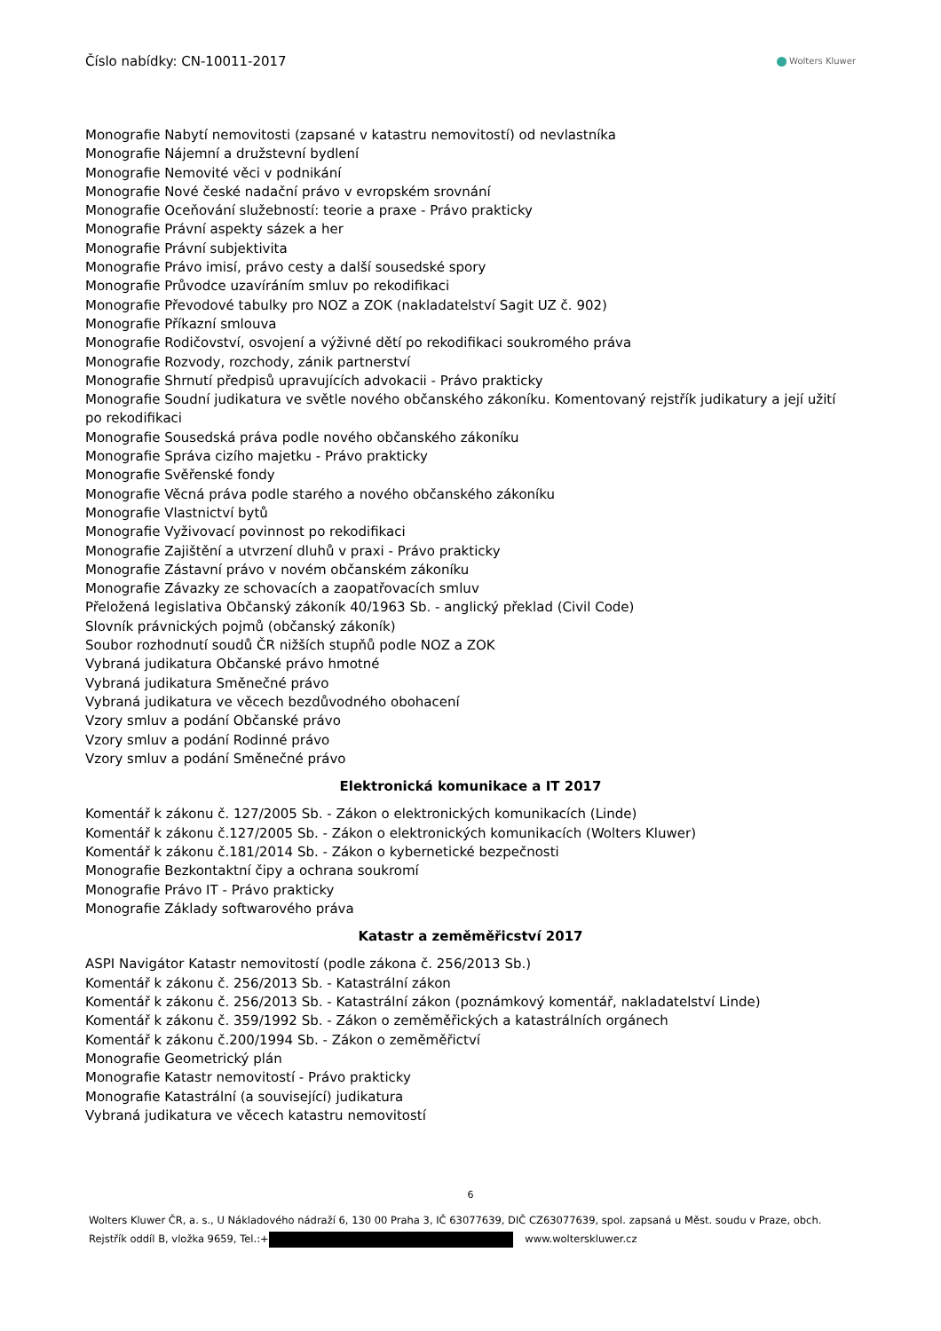Číslo nabídky: CN-10011-2017
Wolters Kluwer
Monografie Nabytí nemovitosti (zapsané v katastru nemovitostí) od nevlastníka
Monografie Nájemní a družstevní bydlení
Monografie Nemovité věci v podnikání
Monografie Nové české nadační právo v evropském srovnání
Monografie Oceňování služebností: teorie a praxe - Právo prakticky
Monografie Právní aspekty sázek a her
Monografie Právní subjektivita
Monografie Právo imisí, právo cesty a další sousedské spory
Monografie Průvodce uzavíráním smluv po rekodifikaci
Monografie Převodové tabulky pro NOZ a ZOK (nakladatelství Sagit UZ č. 902)
Monografie Příkazní smlouva
Monografie Rodičovství, osvojení a výživné dětí po rekodifikaci soukromého práva
Monografie Rozvody, rozchody, zánik partnerství
Monografie Shrnutí předpisů upravujících advokacii - Právo prakticky
Monografie Soudní judikatura ve světle nového občanského zákoníku. Komentovaný rejstřík judikatury a její užití po rekodifikaci
Monografie Sousedská práva podle nového občanského zákoníku
Monografie Správa cizího majetku - Právo prakticky
Monografie Svěřenské fondy
Monografie Věcná práva podle starého a nového občanského zákoníku
Monografie Vlastnictví bytů
Monografie Vyživovací povinnost po rekodifikaci
Monografie Zajištění a utvrzení dluhů v praxi - Právo prakticky
Monografie Zástavní právo v novém občanském zákoníku
Monografie Závazky ze schovacích a zaopatřovacích smluv
Přeložená legislativa Občanský zákoník 40/1963 Sb. - anglický překlad (Civil Code)
Slovník právnických pojmů (občanský zákoník)
Soubor rozhodnutí soudů ČR nižších stupňů podle NOZ a ZOK
Vybraná judikatura Občanské právo hmotné
Vybraná judikatura Směnečné právo
Vybraná judikatura ve věcech bezdůvodného obohacení
Vzory smluv a podání Občanské právo
Vzory smluv a podání Rodinné právo
Vzory smluv a podání Směnečné právo
Elektronická komunikace a IT 2017
Komentář k zákonu č. 127/2005 Sb. - Zákon o elektronických komunikacích (Linde)
Komentář k zákonu č.127/2005 Sb. - Zákon o elektronických komunikacích (Wolters Kluwer)
Komentář k zákonu č.181/2014 Sb. - Zákon o kybernetické bezpečnosti
Monografie Bezkontaktní čipy a ochrana soukromí
Monografie Právo IT - Právo prakticky
Monografie Základy softwarového práva
Katastr a zeměměřicství 2017
ASPI Navigátor Katastr nemovitostí (podle zákona č. 256/2013 Sb.)
Komentář k zákonu č. 256/2013 Sb. - Katastrální zákon
Komentář k zákonu č. 256/2013 Sb. - Katastrální zákon (poznámkový komentář, nakladatelství Linde)
Komentář k zákonu č. 359/1992 Sb. - Zákon o zeměměřických a katastrálních orgánech
Komentář k zákonu č.200/1994 Sb. - Zákon o zeměměřictví
Monografie Geometrický plán
Monografie Katastr nemovitostí - Právo prakticky
Monografie Katastrální (a související) judikatura
Vybraná judikatura ve věcech katastru nemovitostí
6
Wolters Kluwer ČR, a. s., U Nákladového nádraží 6, 130 00 Praha 3, IČ 63077639, DIČ CZ63077639, spol. zapsaná u Měst. soudu v Praze, obch. Rejstřík oddíl B, vložka 9659, Tel.:+ www.wolterskluwer.cz